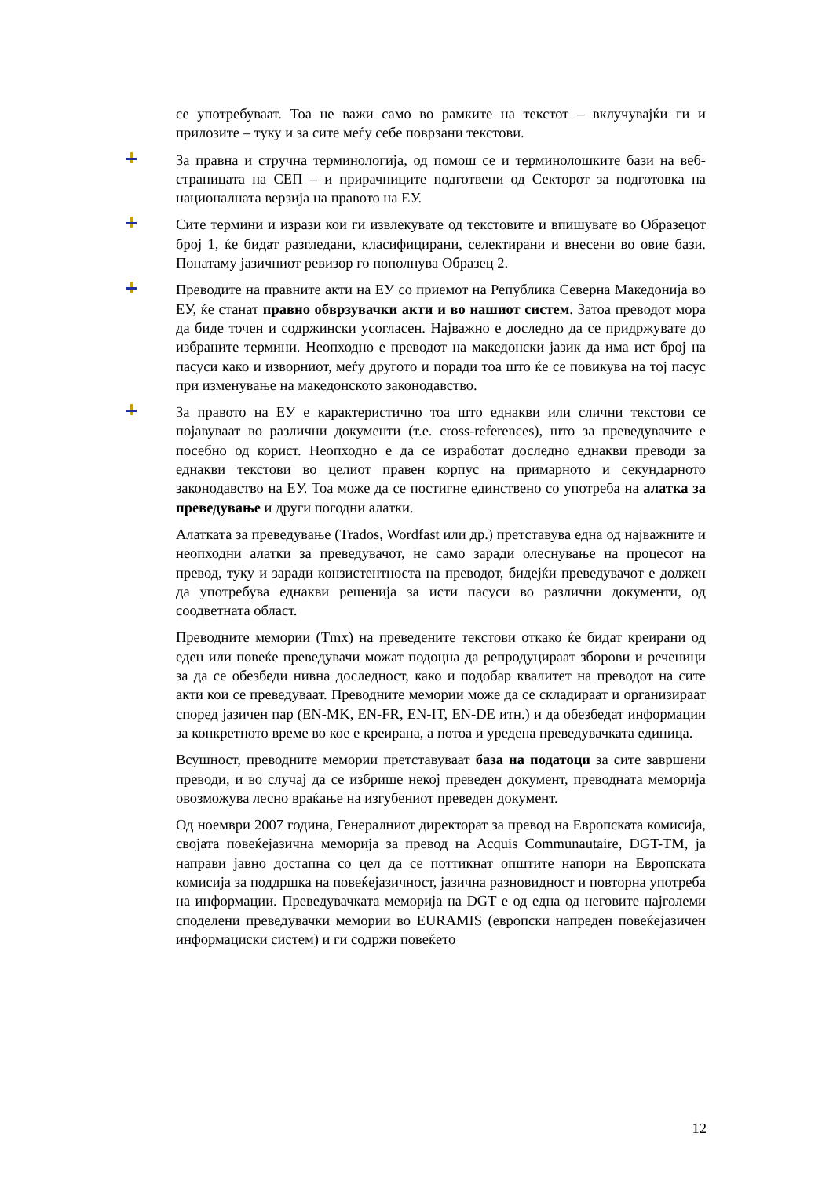се употребуваат. Тоа не важи само во рамките на текстот – вклучувајќи ги и прилозите – туку и за сите меѓу себе поврзани текстови.
За правна и стручна терминологија, од помош се и терминолошките бази на веб-страницата на СЕП – и прирачниците подготвени од Секторот за подготовка на националната верзија на правото на ЕУ.
Сите термини и изрази кои ги извлекувате од текстовите и впишувате во Образецот број 1, ќе бидат разгледани, класифицирани, селектирани и внесени во овие бази. Понатаму јазичниот ревизор го пополнува Образец 2.
Преводите на правните акти на ЕУ со приемот на Република Северна Македонија во ЕУ, ќе станат правно обврзувачки акти и во нашиот систем. Затоа преводот мора да биде точен и содржински усогласен. Најважно е доследно да се придржувате до избраните термини. Неопходно е преводот на македонски јазик да има ист број на пасуси како и изворниот, меѓу другото и поради тоа што ќе се повикува на тој пасус при изменување на македонското законодавство.
За правото на ЕУ е карактеристично тоа што еднакви или слични текстови се појавуваат во различни документи (т.е. cross-references), што за преведувачите е посебно од корист. Неопходно е да се изработат доследно еднакви преводи за еднакви текстови во целиот правен корпус на примарното и секундарното законодавство на ЕУ. Тоа може да се постигне единствено со употреба на алатка за преведување и други погодни алатки.
Алатката за преведување (Trados, Wordfast или др.) претставува една од најважните и неопходни алатки за преведувачот, не само заради олеснување на процесот на превод, туку и заради конзистентноста на преводот, бидејќи преведувачот е должен да употребува еднакви решенија за исти пасуси во различни документи, од соодветната област.
Преводните мемории (Tmx) на преведените текстови откако ќе бидат креирани од еден или повеќе преведувачи можат подоцна да репродуцираат зборови и реченици за да се обезбеди нивна доследност, како и подобар квалитет на преводот на сите акти кои се преведуваат. Преводните мемории може да се складираат и организираат според јазичен пар (EN-MK, EN-FR, EN-IT, EN-DE итн.) и да обезбедат информации за конкретното време во кое е креирана, а потоа и уредена преведувачката единица.
Всушност, преводните мемории претставуваат база на податоци за сите завршени преводи, и во случај да се избрише некој преведен документ, преводната меморија овозможува лесно враќање на изгубениот преведен документ.
Од ноември 2007 година, Генералниот директорат за превод на Европската комисија, својата повеќејазична меморија за превод на Acquis Communautaire, DGT-TM, ја направи јавно достапна со цел да се поттикнат општите напори на Европската комисија за поддршка на повеќејазичност, јазична разновидност и повторна употреба на информации. Преведувачката меморија на DGT е од една од неговите најголеми споделени преведувачки мемории во EURAMIS (европски напреден повеќејазичен информациски систем) и ги содржи повеќето
12